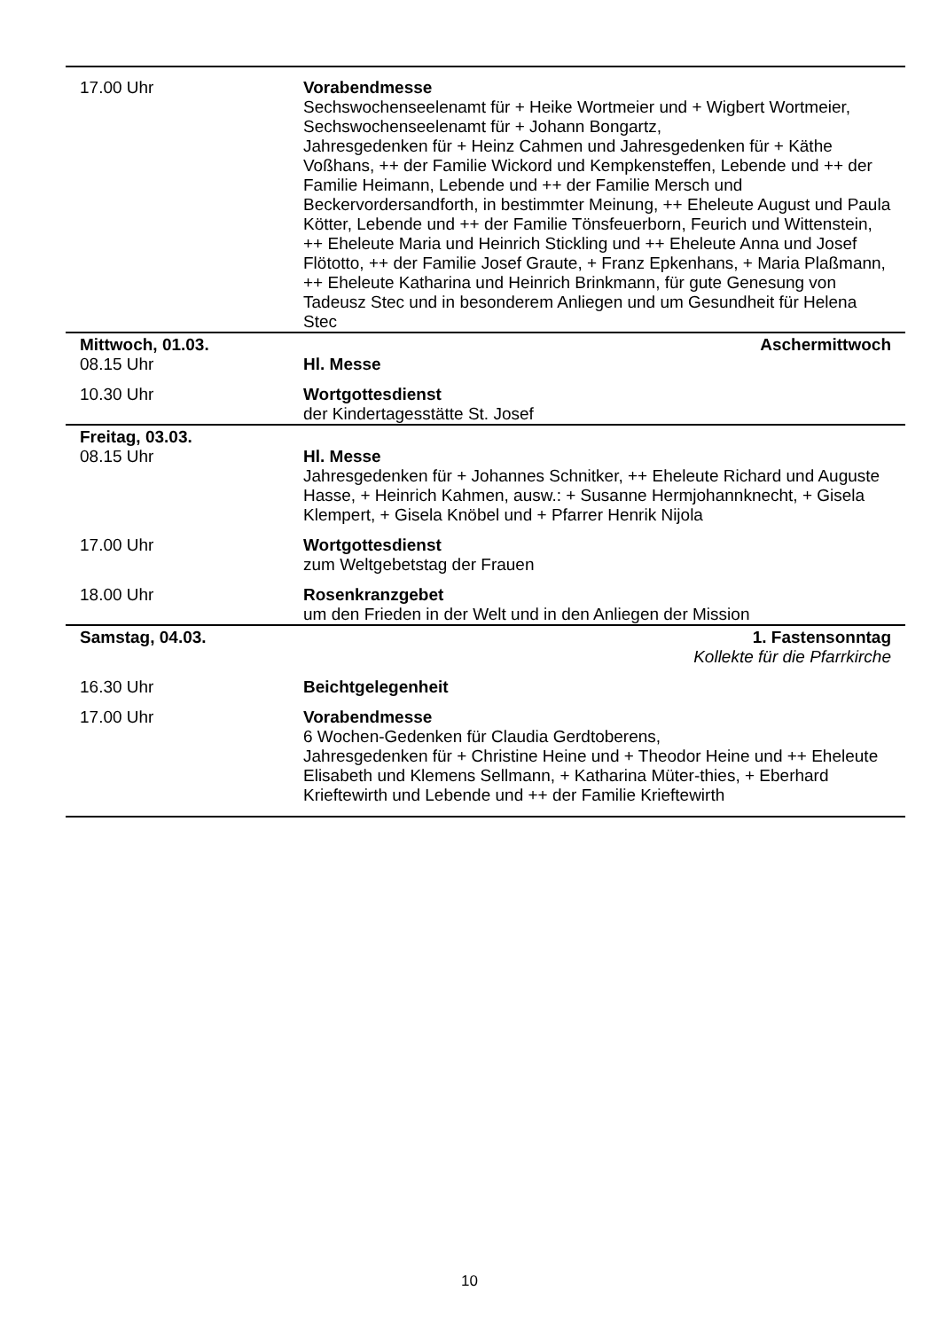| 17.00 Uhr | Vorabendmesse Sechswochenseelenamt für + Heike Wortmeier und + Wigbert Wortmeier, Sechswochenseelenamt für + Johann Bongartz, Jahresgedenken für + Heinz Cahmen und Jahresgedenken für + Käthe Voßhans, ++ der Familie Wickord und Kempkensteffen, Lebende und ++ der Familie Heimann, Lebende und ++ der Familie Mersch und Beckervordersandforth, in bestimmter Meinung, ++ Eheleute August und Paula Kötter, Lebende und ++ der Familie Tönsfeuerborn, Feurich und Wittenstein, ++ Eheleute Maria und Heinrich Stickling und ++ Eheleute Anna und Josef Flötotto, ++ der Familie Josef Graute, + Franz Epkenhans, + Maria Plaßmann, ++ Eheleute Katharina und Heinrich Brinkmann, für gute Genesung von Tadeusz Stec und in besonderem Anliegen und um Gesundheit für Helena Stec |
| Mittwoch, 01.03. | Aschermittwoch |
| 08.15 Uhr | Hl. Messe |
| 10.30 Uhr | Wortgottesdienst der Kindertagesstätte St. Josef |
| Freitag, 03.03. | |
| 08.15 Uhr | Hl. Messe Jahresgedenken für + Johannes Schnitker, ++ Eheleute Richard und Auguste Hasse, + Heinrich Kahmen, ausw.: + Susanne Hermjohannknecht, + Gisela Klempert, + Gisela Knöbel und + Pfarrer Henrik Nijola |
| 17.00 Uhr | Wortgottesdienst zum Weltgebetstag der Frauen |
| 18.00 Uhr | Rosenkranzgebet um den Frieden in der Welt und in den Anliegen der Mission |
| Samstag, 04.03. | 1. Fastensonntag Kollekte für die Pfarrkirche |
| 16.30 Uhr | Beichtgelegenheit |
| 17.00 Uhr | Vorabendmesse 6 Wochen-Gedenken für Claudia Gerdtoberens, Jahresgedenken für + Christine Heine und + Theodor Heine und ++ Eheleute Elisabeth und Klemens Sellmann, + Katharina Müter-thies, + Eberhard Krieftewirth und Lebende und ++ der Familie Krieftewirth |
10